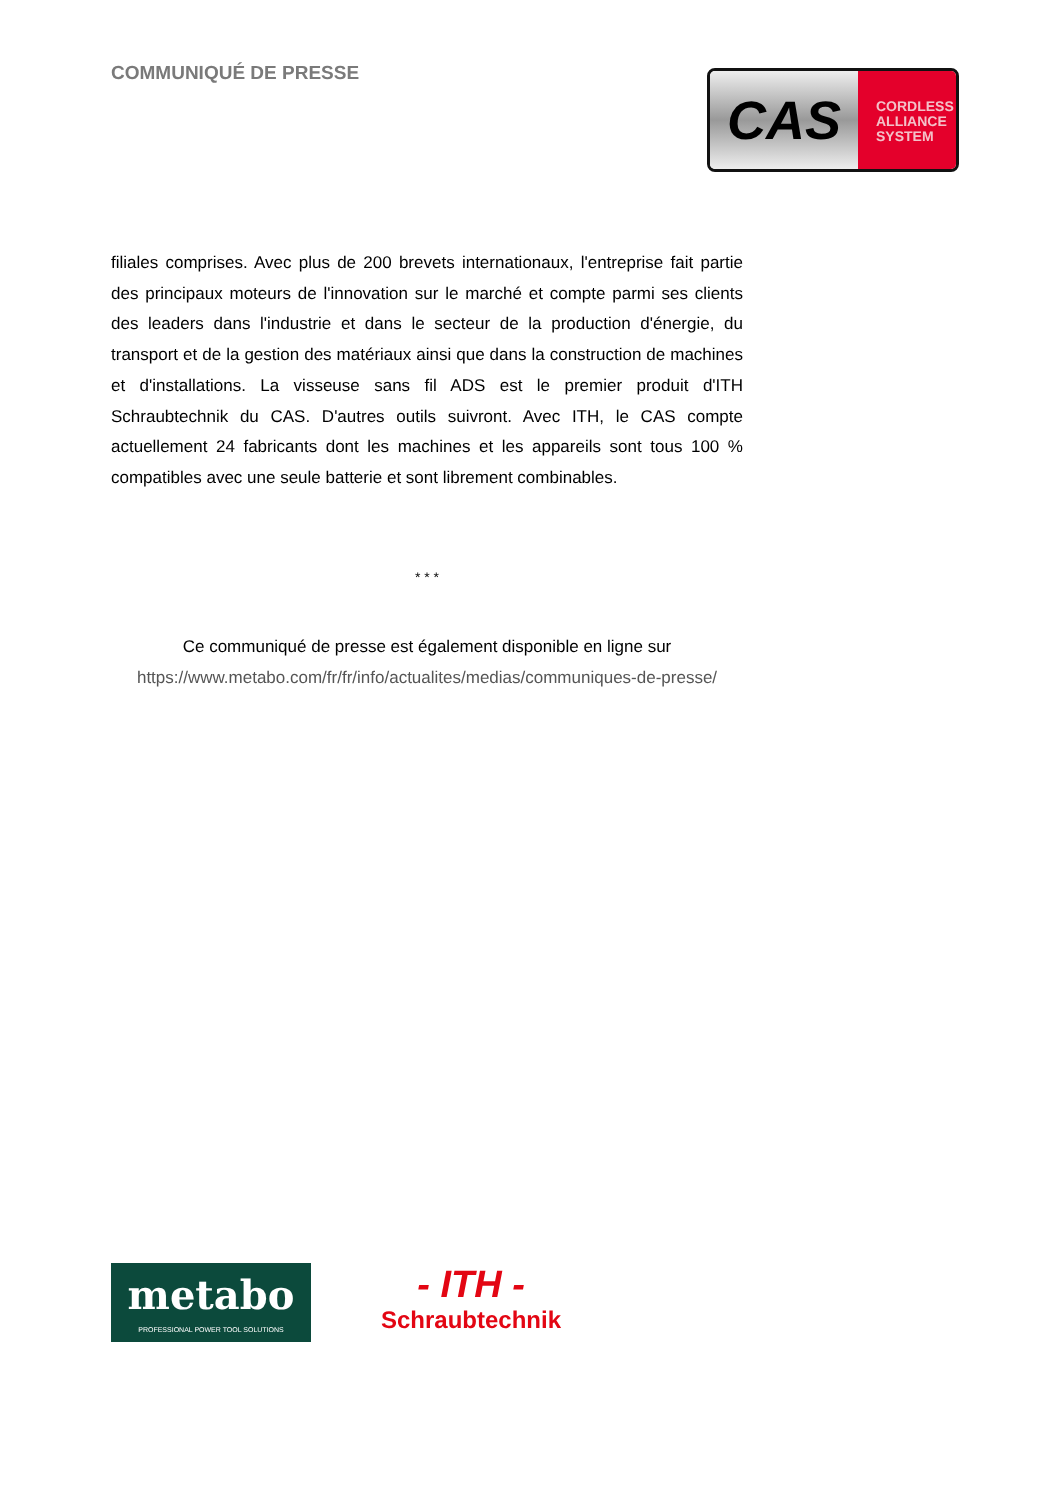COMMUNIQUÉ DE PRESSE
CAS
CORDLESS
ALLIANCE
SYSTEM
filiales comprises. Avec plus de 200 brevets internationaux, l'entreprise fait partie des principaux moteurs de l'innovation sur le marché et compte parmi ses clients des leaders dans l'industrie et dans le secteur de la production d'énergie, du transport et de la gestion des matériaux ainsi que dans la construction de machines et d'installations. La visseuse sans fil ADS est le premier produit d'ITH Schraubtechnik du CAS. D'autres outils suivront. Avec ITH, le CAS compte actuellement 24 fabricants dont les machines et les appareils sont tous 100 % compatibles avec une seule batterie et sont librement combinables.
* * *
Ce communiqué de presse est également disponible en ligne sur
https://www.metabo.com/fr/fr/info/actualites/medias/communiques-de-presse/
metabo
PROFESSIONAL POWER TOOL SOLUTIONS
- ITH -
Schraubtechnik